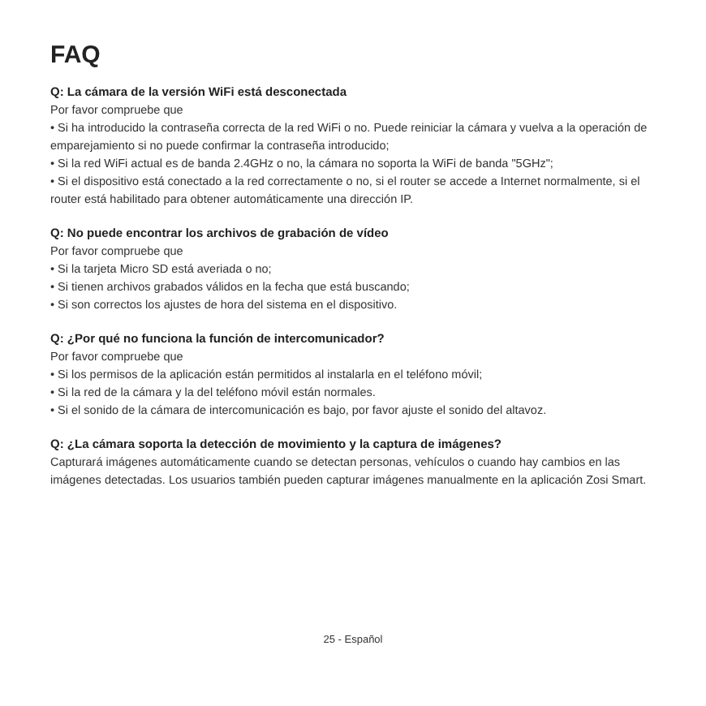FAQ
Q: La cámara de la versión WiFi está desconectada
Por favor compruebe que
• Si ha introducido la contraseña correcta de la red WiFi o no. Puede reiniciar la cámara y vuelva a la operación de emparejamiento si no puede confirmar la contraseña introducido;
• Si la red WiFi actual es de banda 2.4GHz o no, la cámara no soporta la WiFi de banda "5GHz";
• Si el dispositivo está conectado a la red correctamente o no, si el router se accede a Internet normalmente, si el router está habilitado para obtener automáticamente una dirección IP.
Q: No puede encontrar los archivos de grabación de vídeo
Por favor compruebe que
• Si la tarjeta Micro SD está averiada o no;
• Si tienen archivos grabados válidos en la fecha que está buscando;
• Si son correctos los ajustes de hora del sistema en el dispositivo.
Q: ¿Por qué no funciona la función de intercomunicador?
Por favor compruebe que
• Si los permisos de la aplicación están permitidos al instalarla en el teléfono móvil;
• Si la red de la cámara y la del teléfono móvil están normales.
• Si el sonido de la cámara de intercomunicación es bajo, por favor ajuste el sonido del altavoz.
Q: ¿La cámara soporta la detección de movimiento y la captura de imágenes?
Capturará imágenes automáticamente cuando se detectan personas, vehículos o cuando hay cambios en las imágenes detectadas. Los usuarios también pueden capturar imágenes manualmente en la aplicación Zosi Smart.
25 - Español